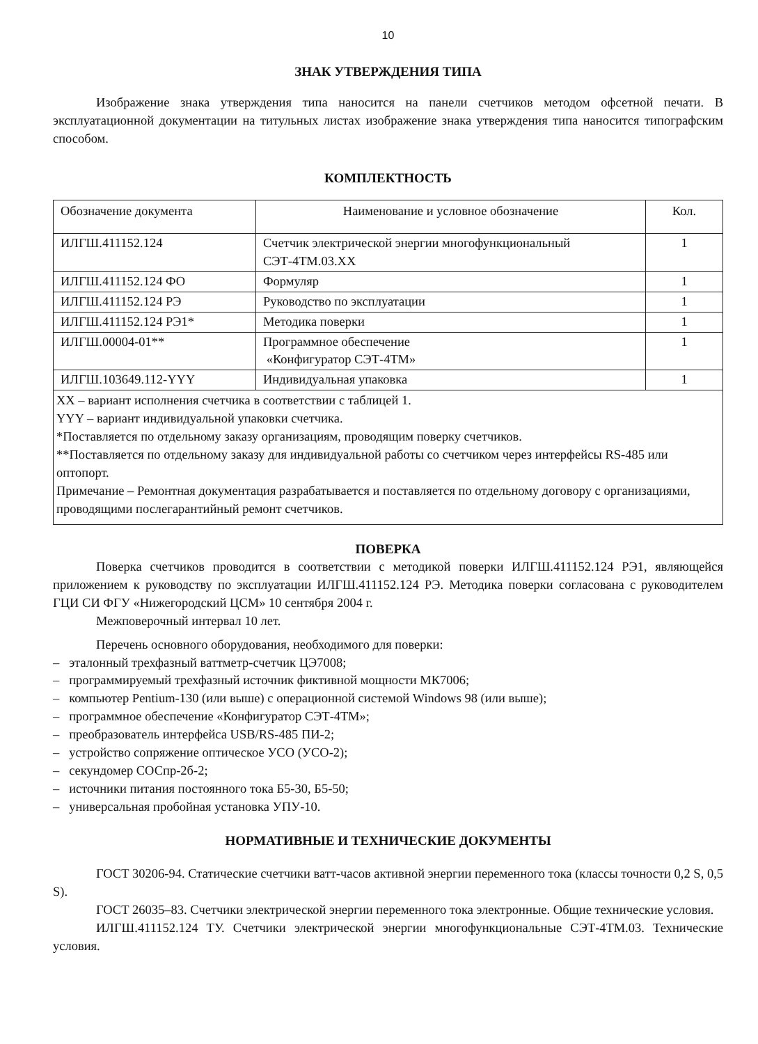10
ЗНАК УТВЕРЖДЕНИЯ ТИПА
Изображение знака утверждения типа наносится на панели счетчиков методом офсетной печати. В эксплуатационной документации на титульных листах изображение знака утверждения типа наносится типографским способом.
КОМПЛЕКТНОСТЬ
| Обозначение документа | Наименование и условное обозначение | Кол. |
| --- | --- | --- |
| ИЛГШ.411152.124 | Счетчик электрической энергии многофункциональный СЭТ-4ТМ.03.ХХ | 1 |
| ИЛГШ.411152.124 ФО | Формуляр | 1 |
| ИЛГШ.411152.124 РЭ | Руководство по эксплуатации | 1 |
| ИЛГШ.411152.124 РЭ1* | Методика поверки | 1 |
| ИЛГШ.00004-01** | Программное обеспечение «Конфигуратор СЭТ-4ТМ» | 1 |
| ИЛГШ.103649.112-YYY | Индивидуальная упаковка | 1 |
| ХХ – вариант исполнения счетчика в соответствии с таблицей 1. YYY – вариант индивидуальной упаковки счетчика. *Поставляется по отдельному заказу организациям, проводящим поверку счетчиков. **Поставляется по отдельному заказу для индивидуальной работы со счетчиком через интерфейсы RS-485 или оптопорт. Примечание – Ремонтная документация разрабатывается и поставляется по отдельному договору с организациями, проводящими послегарантийный ремонт счетчиков. | | |
ПОВЕРКА
Поверка счетчиков проводится в соответствии с методикой поверки ИЛГШ.411152.124 РЭ1, являющейся приложением к руководству по эксплуатации ИЛГШ.411152.124 РЭ. Методика поверки согласована с руководителем ГЦИ СИ ФГУ «Нижегородский ЦСМ» 10 сентября 2004 г.
Межповерочный интервал 10 лет.
Перечень основного оборудования, необходимого для поверки:
– эталонный трехфазный ваттметр-счетчик ЦЭ7008;
– программируемый трехфазный источник фиктивной мощности МК7006;
– компьютер Pentium-130 (или выше) с операционной системой Windows 98 (или выше);
– программное обеспечение «Конфигуратор СЭТ-4ТМ»;
– преобразователь интерфейса USB/RS-485 ПИ-2;
– устройство сопряжение оптическое УСО (УСО-2);
– секундомер СОСпр-2б-2;
– источники питания постоянного тока Б5-30, Б5-50;
– универсальная пробойная установка УПУ-10.
НОРМАТИВНЫЕ И ТЕХНИЧЕСКИЕ ДОКУМЕНТЫ
ГОСТ 30206-94. Статические счетчики ватт-часов активной энергии переменного тока (классы точности 0,2 S, 0,5 S).
ГОСТ 26035–83. Счетчики электрической энергии переменного тока электронные. Общие технические условия.
ИЛГШ.411152.124 ТУ. Счетчики электрической энергии многофункциональные СЭТ-4ТМ.03. Технические условия.